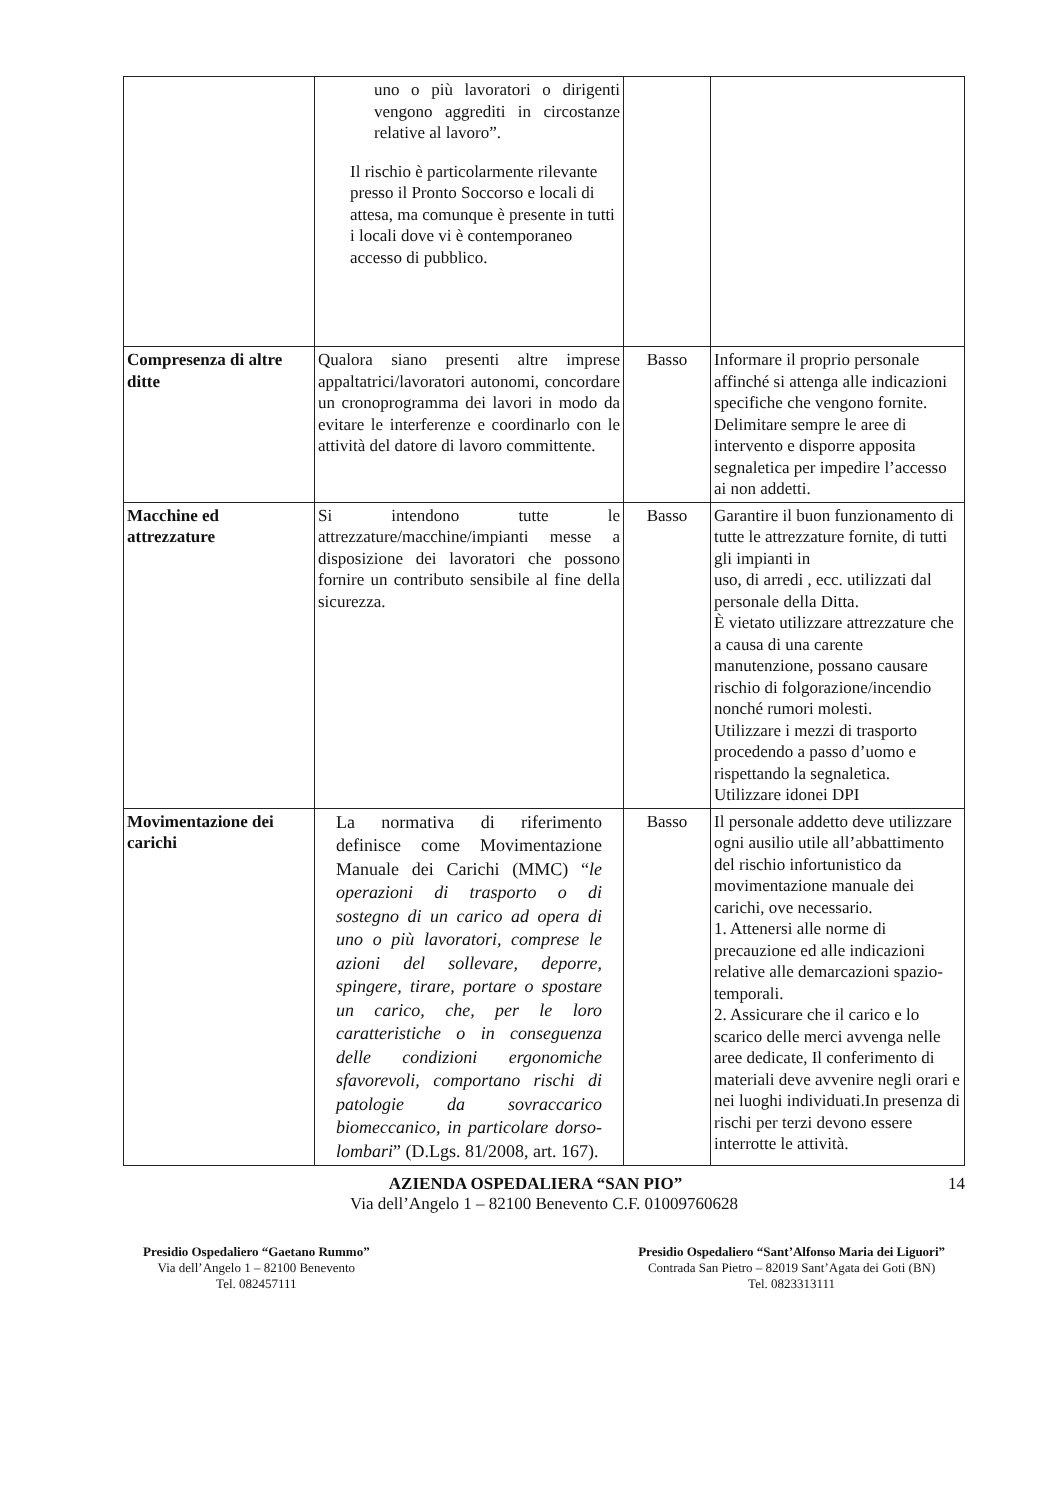| | uno o più lavoratori o dirigenti vengono aggrediti in circostanze relative al lavoro”. Il rischio è particolarmente rilevante presso il Pronto Soccorso e locali di attesa, ma comunque è presente in tutti i locali dove vi è contemporaneo accesso di pubblico. | | |
| Compresenza di altre ditte | Qualora siano presenti altre imprese appaltatrici/lavoratori autonomi, concordare un cronoprogramma dei lavori in modo da evitare le interferenze e coordinarlo con le attività del datore di lavoro committente. | Basso | Informare il proprio personale affinché si attenga alle indicazioni specifiche che vengono fornite. Delimitare sempre le aree di intervento e disporre apposita segnaletica per impedire l’accesso ai non addetti. |
| Macchine ed attrezzature | Si intendono tutte le attrezzature/macchine/impianti messe a disposizione dei lavoratori che possono fornire un contributo sensibile al fine della sicurezza. | Basso | Garantire il buon funzionamento di tutte le attrezzature fornite, di tutti gli impianti in uso, di arredi , ecc. utilizzati dal personale della Ditta. È vietato utilizzare attrezzature che a causa di una carente manutenzione, possano causare rischio di folgorazione/incendio nonché rumori molesti. Utilizzare i mezzi di trasporto procedendo a passo d’uomo e rispettando la segnaletica. Utilizzare idonei DPI |
| Movimentazione dei carichi | La normativa di riferimento definisce come Movimentazione Manuale dei Carichi (MMC) “ le operazioni di trasporto o di sostegno di un carico ad opera di uno o più lavoratori, comprese le azioni del sollevare, deporre, spingere, tirare, portare o spostare un carico, che, per le loro caratteristiche o in conseguenza delle condizioni ergonomiche sfavorevoli, comportano rischi di patologie da sovraccarico biomeccanico, in particolare dorso-lombari ” (D.Lgs. 81/2008, art. 167). | Basso | Il personale addetto deve utilizzare ogni ausilio utile all’abbattimento del rischio infortunistico da movimentazione manuale dei carichi, ove necessario. 1. Attenersi alle norme di precauzione ed alle indicazioni relative alle demarcazioni spazio-temporali. 2. Assicurare che il carico e lo scarico delle merci avvenga nelle aree dedicate, Il conferimento di materiali deve avvenire negli orari e nei luoghi individuati.In presenza di rischi per terzi devono essere interrotte le attività. |
AZIENDA OSPEDALIERA “SAN PIO” 14
Via dell’Angelo 1 – 82100 Benevento C.F. 01009760628
Presidio Ospedaliero “Gaetano Rummo”
Via dell’Angelo 1 – 82100 Benevento
Tel. 082457111
Presidio Ospedaliero “Sant’Alfonso Maria dei Liguori”
Contrada San Pietro – 82019 Sant’Agata dei Goti (BN)
Tel. 0823313111